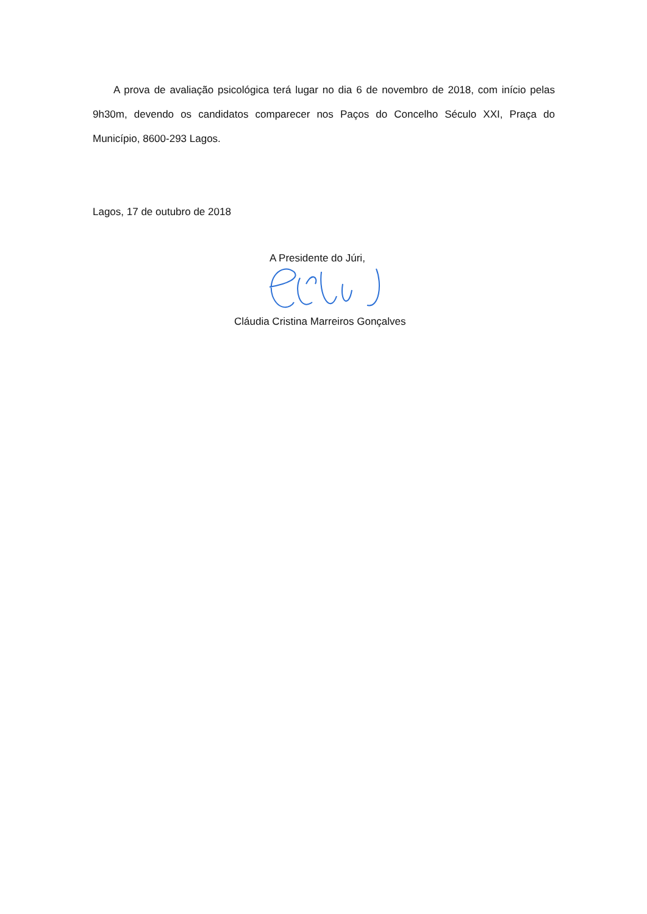A prova de avaliação psicológica terá lugar no dia 6 de novembro de 2018, com início pelas 9h30m, devendo os candidatos comparecer nos Paços do Concelho Século XXI, Praça do Município, 8600-293 Lagos.
Lagos, 17 de outubro de 2018
A Presidente do Júri,
Cláudia Cristina Marreiros Gonçalves